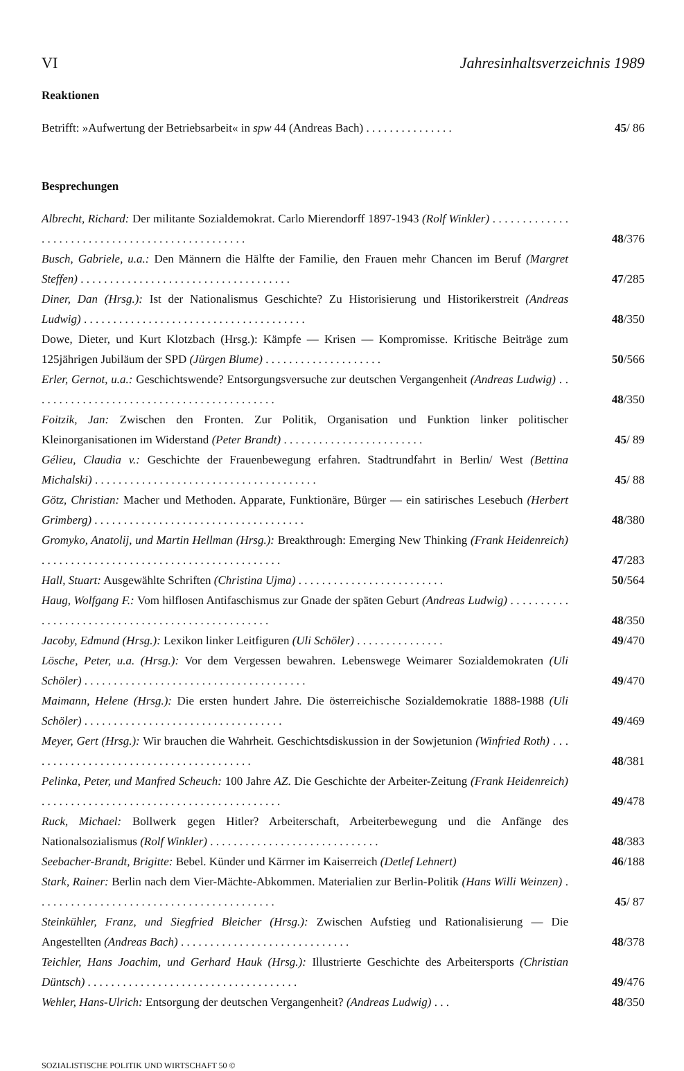VI Jahresinhaltsverzeichnis 1989
Reaktionen
Betrifft: »Aufwertung der Betriebsarbeit« in spw 44 (Andreas Bach) . . . . . . . . . . . . . . .
45/ 86
Besprechungen
Albrecht, Richard: Der militante Sozialdemokrat. Carlo Mierendorff 1897-1943 (Rolf Winkler) . . . . . . . . . . . . . . . . . . . . . . . . . . . . . . . . . . . . . . . . . . . . . . . .
48/376
Busch, Gabriele, u.a.: Den Männern die Hälfte der Familie, den Frauen mehr Chancen im Beruf (Margret Steffen) . . . . . . . . . . . . . . . . . . . . . . . . . . . . . . . . . . . .
47/285
Diner, Dan (Hrsg.): Ist der Nationalismus Geschichte? Zu Historisierung und Historikerstreit (Andreas Ludwig) . . . . . . . . . . . . . . . . . . . . . . . . . . . . . . . . . . . . . .
48/350
Dowe, Dieter, und Kurt Klotzbach (Hrsg.): Kämpfe — Krisen — Kompromisse. Kritische Beiträge zum 125jährigen Jubiläum der SPD (Jürgen Blume) . . . . . . . . . . . . . . . . . . . .
50/566
Erler, Gernot, u.a.: Geschichtswende? Entsorgungsversuche zur deutschen Vergangenheit (Andreas Ludwig) . . . . . . . . . . . . . . . . . . . . . . . . . . . . . . . . . . . . . . . . . .
48/350
Foitzik, Jan: Zwischen den Fronten. Zur Politik, Organisation und Funktion linker politischer Kleinorganisationen im Widerstand (Peter Brandt) . . . . . . . . . . . . . . . . . . . . . . . .
45/ 89
Gélieu, Claudia v.: Geschichte der Frauenbewegung erfahren. Stadtrundfahrt in Berlin/ West (Bettina Michalski) . . . . . . . . . . . . . . . . . . . . . . . . . . . . . . . . . . . . . .
45/ 88
Götz, Christian: Macher und Methoden. Apparate, Funktionäre, Bürger — ein satirisches Lesebuch (Herbert Grimberg) . . . . . . . . . . . . . . . . . . . . . . . . . . . . . . . . . . . .
48/380
Gromyko, Anatolij, und Martin Hellman (Hrsg.): Breakthrough: Emerging New Thinking (Frank Heidenreich) . . . . . . . . . . . . . . . . . . . . . . . . . . . . . . . . . . . . . . . . .
47/283
Hall, Stuart: Ausgewählte Schriften (Christina Ujma) . . . . . . . . . . . . . . . . . . . . . . . . .
50/564
Haug, Wolfgang F.: Vom hilflosen Antifaschismus zur Gnade der späten Geburt (Andreas Ludwig) . . . . . . . . . . . . . . . . . . . . . . . . . . . . . . . . . . . . . . . . . . . . . . . . .
48/350
Jacoby, Edmund (Hrsg.): Lexikon linker Leitfiguren (Uli Schöler) . . . . . . . . . . . . . . .
49/470
Lösche, Peter, u.a. (Hrsg.): Vor dem Vergessen bewahren. Lebenswege Weimarer Sozialdemokraten (Uli Schöler) . . . . . . . . . . . . . . . . . . . . . . . . . . . . . . . . . . . . . .
49/470
Maimann, Helene (Hrsg.): Die ersten hundert Jahre. Die österreichische Sozialdemokratie 1888-1988 (Uli Schöler) . . . . . . . . . . . . . . . . . . . . . . . . . . . . . . . . . .
49/469
Meyer, Gert (Hrsg.): Wir brauchen die Wahrheit. Geschichtsdiskussion in der Sowjetunion (Winfried Roth) . . . . . . . . . . . . . . . . . . . . . . . . . . . . . . . . . . . . . . .
48/381
Pelinka, Peter, und Manfred Scheuch: 100 Jahre AZ. Die Geschichte der Arbeiter-Zeitung (Frank Heidenreich) . . . . . . . . . . . . . . . . . . . . . . . . . . . . . . . . . . . . . . . . .
49/478
Ruck, Michael: Bollwerk gegen Hitler? Arbeiterschaft, Arbeiterbewegung und die Anfänge des Nationalsozialismus (Rolf Winkler) . . . . . . . . . . . . . . . . . . . . . . . . . . . . .
48/383
Seebacher-Brandt, Brigitte: Bebel. Künder und Kärrner im Kaiserreich (Detlef Lehnert)
46/188
Stark, Rainer: Berlin nach dem Vier-Mächte-Abkommen. Materialien zur Berlin-Politik (Hans Willi Weinzen) . . . . . . . . . . . . . . . . . . . . . . . . . . . . . . . . . . . . . . . . .
45/ 87
Steinkühler, Franz, und Siegfried Bleicher (Hrsg.): Zwischen Aufstieg und Rationalisierung — Die Angestellten (Andreas Bach) . . . . . . . . . . . . . . . . . . . . . . . . . . . . .
48/378
Teichler, Hans Joachim, und Gerhard Hauk (Hrsg.): Illustrierte Geschichte des Arbeitersports (Christian Düntsch) . . . . . . . . . . . . . . . . . . . . . . . . . . . . . . . . . . . .
49/476
Wehler, Hans-Ulrich: Entsorgung der deutschen Vergangenheit? (Andreas Ludwig) . . .
48/350
SOZIALISTISCHE POLITIK UND WIRTSCHAFT 50 ©